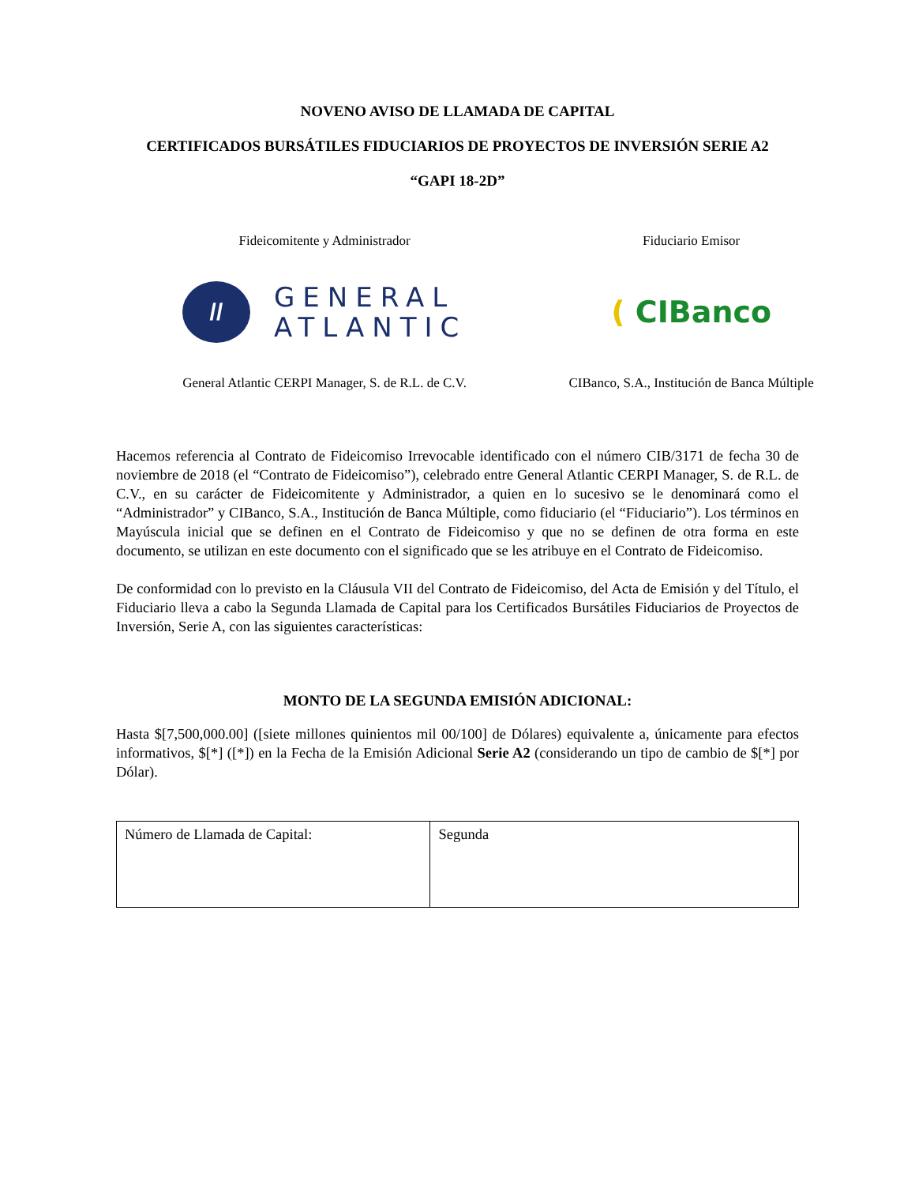NOVENO AVISO DE LLAMADA DE CAPITAL
CERTIFICADOS BURSÁTILES FIDUCIARIOS DE PROYECTOS DE INVERSIÓN SERIE A2
“GAPI 18-2D”
Fideicomitente y Administrador
//
GENERAL
ATLANTIC
General Atlantic CERPI Manager, S. de R.L. de C.V.
Fiduciario Emisor
( CIBanco
CIBanco, S.A., Institución de Banca Múltiple
Hacemos referencia al Contrato de Fideicomiso Irrevocable identificado con el número CIB/3171 de fecha 30 de noviembre de 2018 (el “Contrato de Fideicomiso”), celebrado entre General Atlantic CERPI Manager, S. de R.L. de C.V., en su carácter de Fideicomitente y Administrador, a quien en lo sucesivo se le denominará como el “Administrador” y CIBanco, S.A., Institución de Banca Múltiple, como fiduciario (el “Fiduciario”). Los términos en Mayúscula inicial que se definen en el Contrato de Fideicomiso y que no se definen de otra forma en este documento, se utilizan en este documento con el significado que se les atribuye en el Contrato de Fideicomiso.
De conformidad con lo previsto en la Cláusula VII del Contrato de Fideicomiso, del Acta de Emisión y del Título, el Fiduciario lleva a cabo la Segunda Llamada de Capital para los Certificados Bursátiles Fiduciarios de Proyectos de Inversión, Serie A, con las siguientes características:
MONTO DE LA SEGUNDA EMISIÓN ADICIONAL:
Hasta $[7,500,000.00] ([siete millones quinientos mil 00/100] de Dólares) equivalente a, únicamente para efectos informativos, $[*] ([*]) en la Fecha de la Emisión Adicional Serie A2 (considerando un tipo de cambio de $[*] por Dólar).
| Número de Llamada de Capital: | Segunda |